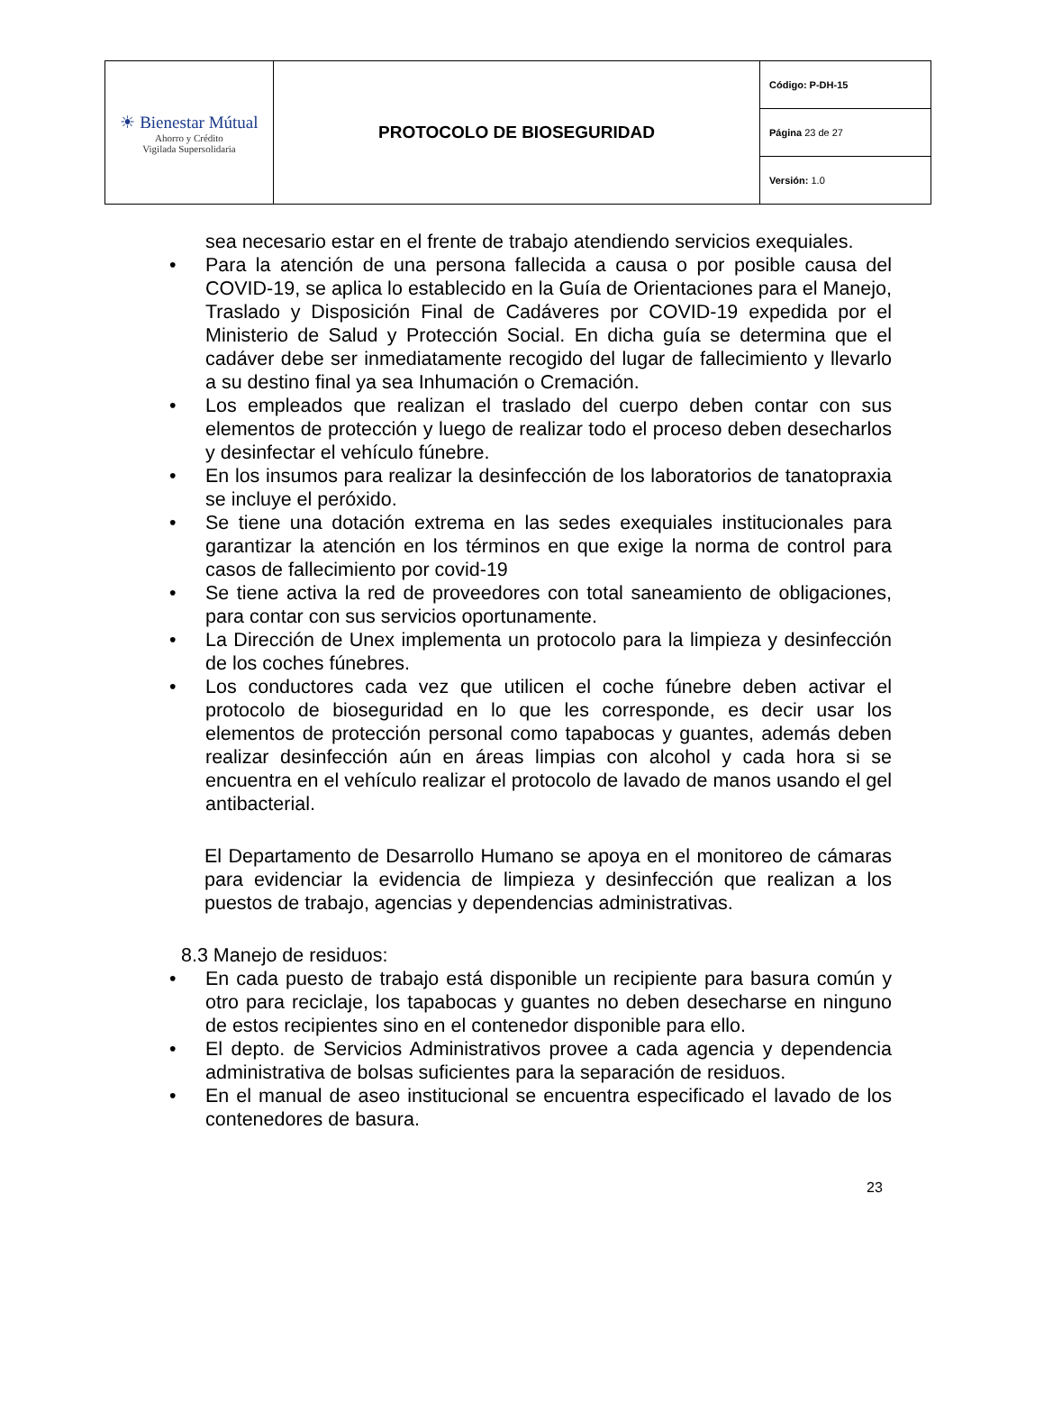| ☀ Bienestar Mútual Ahorro y Crédito Vigilada Supersolidaria | PROTOCOLO DE BIOSEGURIDAD | Código: P-DH-15 |
| | | Página 23 de 27 |
| | | Versión: 1.0 |
sea necesario estar en el frente de trabajo atendiendo servicios exequiales.
Para la atención de una persona fallecida a causa o por posible causa del COVID-19, se aplica lo establecido en la Guía de Orientaciones para el Manejo, Traslado y Disposición Final de Cadáveres por COVID-19 expedida por el Ministerio de Salud y Protección Social. En dicha guía se determina que el cadáver debe ser inmediatamente recogido del lugar de fallecimiento y llevarlo a su destino final ya sea Inhumación o Cremación.
Los empleados que realizan el traslado del cuerpo deben contar con sus elementos de protección y luego de realizar todo el proceso deben desecharlos y desinfectar el vehículo fúnebre.
En los insumos para realizar la desinfección de los laboratorios de tanatopraxia se incluye el peróxido.
Se tiene una dotación extrema en las sedes exequiales institucionales para garantizar la atención en los términos en que exige la norma de control para casos de fallecimiento por covid-19
Se tiene activa la red de proveedores con total saneamiento de obligaciones, para contar con sus servicios oportunamente.
La Dirección de Unex implementa un protocolo para la limpieza y desinfección de los coches fúnebres.
Los conductores cada vez que utilicen el coche fúnebre deben activar el protocolo de bioseguridad en lo que les corresponde, es decir usar los elementos de protección personal como tapabocas y guantes, además deben realizar desinfección aún en áreas limpias con alcohol y cada hora si se encuentra en el vehículo realizar el protocolo de lavado de manos usando el gel antibacterial.
El Departamento de Desarrollo Humano se apoya en el monitoreo de cámaras para evidenciar la evidencia de limpieza y desinfección que realizan a los puestos de trabajo, agencias y dependencias administrativas.
8.3 Manejo de residuos:
En cada puesto de trabajo está disponible un recipiente para basura común y otro para reciclaje, los tapabocas y guantes no deben desecharse en ninguno de estos recipientes sino en el contenedor disponible para ello.
El depto. de Servicios Administrativos provee a cada agencia y dependencia administrativa de bolsas suficientes para la separación de residuos.
En el manual de aseo institucional se encuentra especificado el lavado de los contenedores de basura.
23